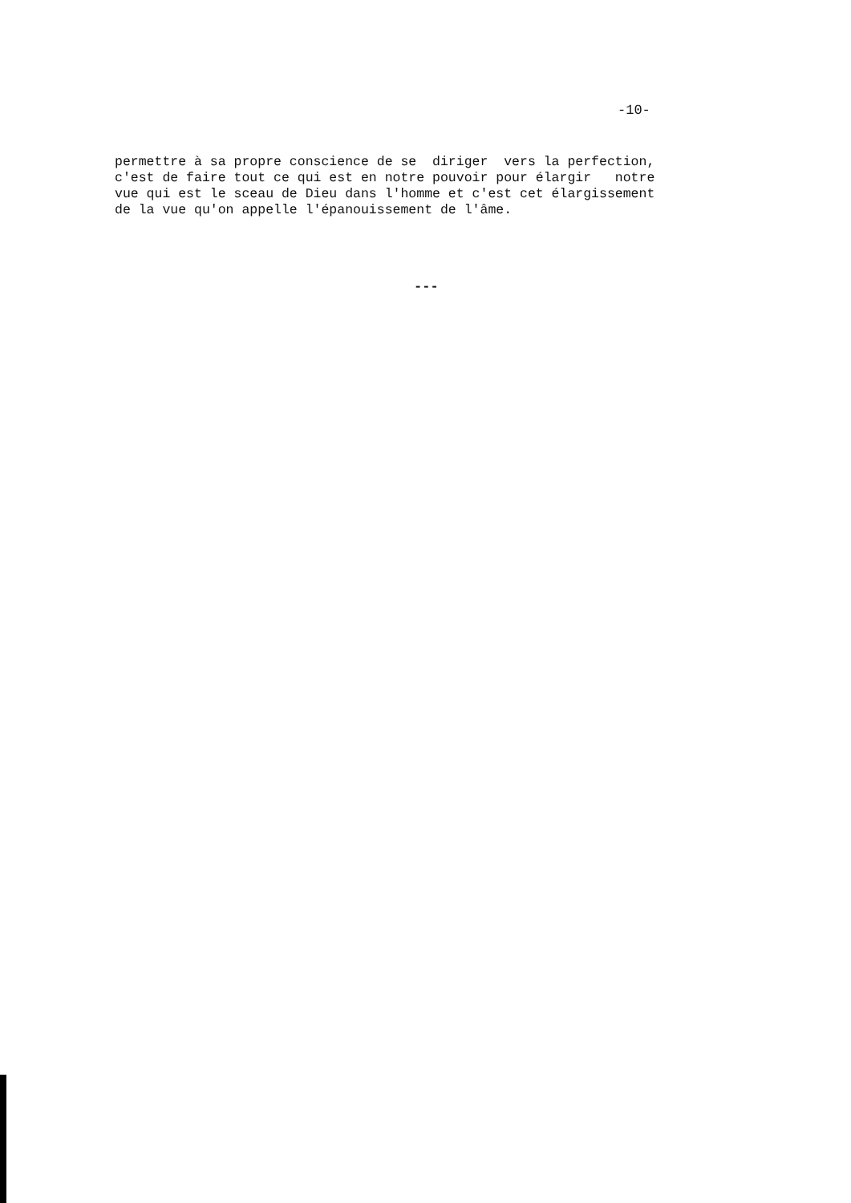-10-
permettre à sa propre conscience de se diriger vers la perfection, c'est de faire tout ce qui est en notre pouvoir pour élargir notre vue qui est le sceau de Dieu dans l'homme et c'est cet élargissement de la vue qu'on appelle l'épanouissement de l'âme.
---